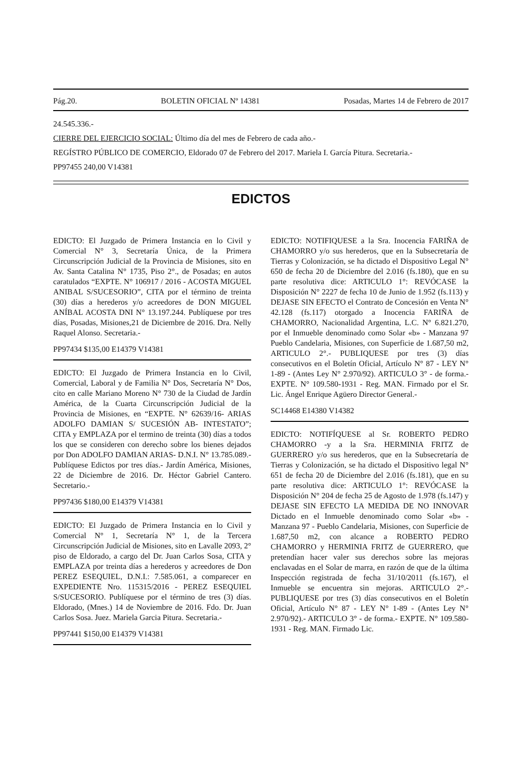Pág.20. BOLETIN OFICIAL Nº 14381 Posadas, Martes 14 de Febrero de 2017
24.545.336.-
CIERRE DEL EJERCICIO SOCIAL: Último día del mes de Febrero de cada año.-
REGÍSTRO PÚBLICO DE COMERCIO, Eldorado 07 de Febrero del 2017. Mariela I. García Pitura. Secretaria.-
PP97455 240,00 V14381
EDICTOS
EDICTO: El Juzgado de Primera Instancia en lo Civil y Comercial N° 3, Secretaría Única, de la Primera Circunscripción Judicial de la Provincia de Misiones, sito en Av. Santa Catalina N° 1735, Piso 2°., de Posadas; en autos caratulados “EXPTE. N° 106917 / 2016 - ACOSTA MIGUEL ANIBAL S/SUCESORIO”, CITA por el término de treinta (30) días a herederos y/o acreedores de DON MIGUEL ANÍBAL ACOSTA DNI N° 13.197.244. Publíquese por tres días, Posadas, Misiones,21 de Diciembre de 2016. Dra. Nelly Raquel Alonso. Secretaria.-
PP97434 $135,00 E14379 V14381
EDICTO: El Juzgado de Primera Instancia en lo Civil, Comercial, Laboral y de Familia N° Dos, Secretaría N° Dos, cito en calle Mariano Moreno N° 730 de la Ciudad de Jardín América, de la Cuarta Circunscripción Judicial de la Provincia de Misiones, en “EXPTE. N° 62639/16- ARIAS ADOLFO DAMIAN S/ SUCESIÓN AB- INTESTATO”; CITA y EMPLAZA por el termino de treinta (30) días a todos los que se consideren con derecho sobre los bienes dejados por Don ADOLFO DAMIAN ARIAS- D.N.I. N° 13.785.089.- Publíquese Edictos por tres días.- Jardín América, Misiones, 22 de Diciembre de 2016. Dr. Héctor Gabriel Cantero. Secretario.-
PP97436 $180,00 E14379 V14381
EDICTO: El Juzgado de Primera Instancia en lo Civil y Comercial N° 1, Secretaría N° 1, de la Tercera Circunscripción Judicial de Misiones, sito en Lavalle 2093, 2° piso de Eldorado, a cargo del Dr. Juan Carlos Sosa, CITA y EMPLAZA por treinta días a herederos y acreedores de Don PEREZ ESEQUIEL, D.N.I.: 7.585.061, a comparecer en EXPEDIENTE Nro. 115315/2016 - PEREZ ESEQUIEL S/SUCESORIO. Publíquese por el término de tres (3) días. Eldorado, (Mnes.) 14 de Noviembre de 2016. Fdo. Dr. Juan Carlos Sosa. Juez. Mariela Garcia Pitura. Secretaria.-
PP97441 $150,00 E14379 V14381
EDICTO: NOTIFIQUESE a la Sra. Inocencia FARIÑA de CHAMORRO y/o sus herederos, que en la Subsecretaría de Tierras y Colonización, se ha dictado el Dispositivo Legal N° 650 de fecha 20 de Diciembre del 2.016 (fs.180), que en su parte resolutiva dice: ARTICULO 1°: REVÓCASE la Disposición N° 2227 de fecha 10 de Junio de 1.952 (fs.113) y DEJASE SIN EFECTO el Contrato de Concesión en Venta N° 42.128 (fs.117) otorgado a Inocencia FARIÑA de CHAMORRO, Nacionalidad Argentina, L.C. N° 6.821.270, por el Inmueble denominado como Solar «b» - Manzana 97 Pueblo Candelaria, Misiones, con Superficie de 1.687,50 m2, ARTICULO 2°.- PUBLIQUESE por tres (3) días consecutivos en el Boletín Oficial, Artículo N° 87 - LEY N° 1-89 - (Antes Ley N° 2.970/92). ARTICULO 3° - de forma.- EXPTE. N° 109.580-1931 - Reg. MAN. Firmado por el Sr. Lic. Ángel Enrique Agüero Director General.-
SC14468 E14380 V14382
EDICTO: NOTIFÍQUESE al Sr. ROBERTO PEDRO CHAMORRO -y a la Sra. HERMINIA FRITZ de GUERRERO y/o sus herederos, que en la Subsecretaría de Tierras y Colonización, se ha dictado el Dispositivo legal N° 651 de fecha 20 de Diciembre del 2.016 (fs.181), que en su parte resolutiva dice: ARTICULO 1°: REVÓCASE la Disposición N° 204 de fecha 25 de Agosto de 1.978 (fs.147) y DEJASE SIN EFECTO LA MEDIDA DE NO INNOVAR Dictado en el Inmueble denominado como Solar «b» - Manzana 97 - Pueblo Candelaria, Misiones, con Superficie de 1.687,50 m2, con alcance a ROBERTO PEDRO CHAMORRO y HERMINIA FRITZ de GUERRERO, que pretendían hacer valer sus derechos sobre las mejoras enclavadas en el Solar de marra, en razón de que de la última Inspección registrada de fecha 31/10/2011 (fs.167), el Inmueble se encuentra sin mejoras. ARTICULO 2°.- PUBLIQUESE por tres (3) días consecutivos en el Boletín Oficial, Artículo N° 87 - LEY N° 1-89 - (Antes Ley N° 2.970/92).- ARTICULO 3° - de forma.- EXPTE. N° 109.580-1931 - Reg. MAN. Firmado Lic.